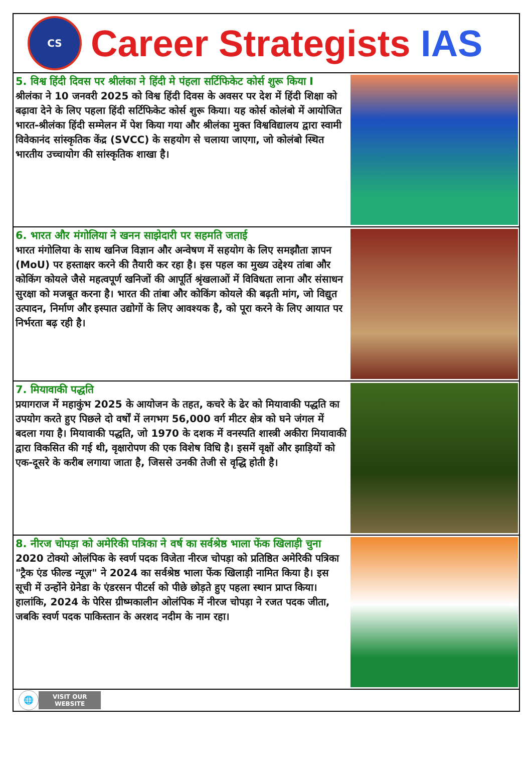CS
Career Strategists IAS
5. विश्व हिंदी दिवस पर श्रीलंका ने हिंदी मे पंहला सर्टिफिकेट कोर्स शुरू किया I
श्रीलंका ने 10 जनवरी 2025 को विश्व हिंदी दिवस के अवसर पर देश में हिंदी शिक्षा को बढ़ावा देने के लिए पहला हिंदी सर्टिफिकेट कोर्स शुरू किया। यह कोर्स कोलंबो में आयोजित भारत-श्रीलंका हिंदी सम्मेलन में पेश किया गया और श्रीलंका मुक्त विश्वविद्यालय द्वारा स्वामी विवेकानंद सांस्कृतिक केंद्र (SVCC) के सहयोग से चलाया जाएगा, जो कोलंबो स्थित भारतीय उच्चायोग की सांस्कृतिक शाखा है।
6. भारत और मंगोलिया ने खनन साझेदारी पर सहमति जताई
भारत मंगोलिया के साथ खनिज विज्ञान और अन्वेषण में सहयोग के लिए समझौता ज्ञापन (MoU) पर हस्ताक्षर करने की तैयारी कर रहा है। इस पहल का मुख्य उद्देश्य तांबा और कोकिंग कोयले जैसे महत्वपूर्ण खनिजों की आपूर्ति श्रृंखलाओं में विविधता लाना और संसाधन सुरक्षा को मजबूत करना है। भारत की तांबा और कोकिंग कोयले की बढ़ती मांग, जो विद्युत उत्पादन, निर्माण और इस्पात उद्योगों के लिए आवश्यक है, को पूरा करने के लिए आयात पर निर्भरता बढ़ रही है।
7. मियावाकी पद्धति
प्रयागराज में महाकुंभ 2025 के आयोजन के तहत, कचरे के ढेर को मियावाकी पद्धति का उपयोग करते हुए पिछले दो वर्षों में लगभग 56,000 वर्ग मीटर क्षेत्र को घने जंगल में बदला गया है। मियावाकी पद्धति, जो 1970 के दशक में वनस्पति शास्त्री अकीरा मियावाकी द्वारा विकसित की गई थी, वृक्षारोपण की एक विशेष विधि है। इसमें वृक्षों और झाड़ियों को एक-दूसरे के करीब लगाया जाता है, जिससे उनकी तेजी से वृद्धि होती है।
8. नीरज चोपड़ा को अमेरिकी पत्रिका ने वर्ष का सर्वश्रेष्ठ भाला फेंक खिलाड़ी चुना
2020 टोक्यो ओलंपिक के स्वर्ण पदक विजेता नीरज चोपड़ा को प्रतिष्ठित अमेरिकी पत्रिका "ट्रैक एंड फील्ड न्यूज़" ने 2024 का सर्वश्रेष्ठ भाला फेंक खिलाड़ी नामित किया है। इस सूची में उन्होंने ग्रेनेडा के एंडरसन पीटर्स को पीछे छोड़ते हुए पहला स्थान प्राप्त किया। हालांकि, 2024 के पेरिस ग्रीष्मकालीन ओलंपिक में नीरज चोपड़ा ने रजत पदक जीता, जबकि स्वर्ण पदक पाकिस्तान के अरशद नदीम के नाम रहा।
🌐
VISIT OUR
WEBSITE